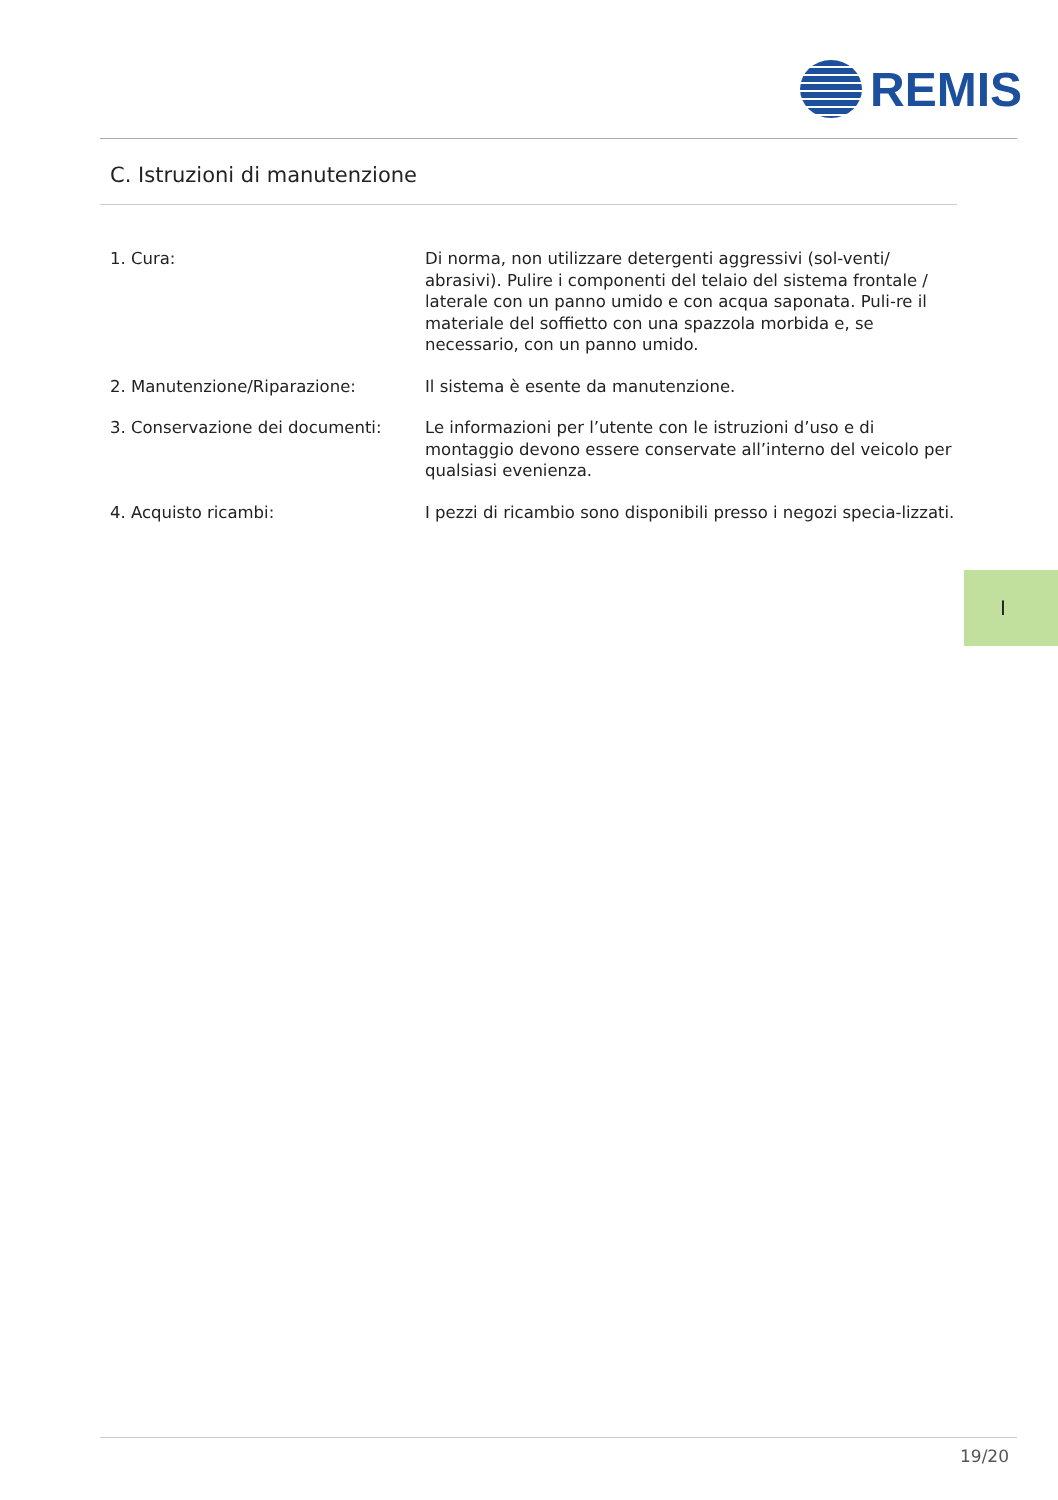REMIS
C. Istruzioni di manutenzione
1. Cura: Di norma, non utilizzare detergenti aggressivi (sol-venti/ abrasivi). Pulire i componenti del telaio del sistema frontale / laterale con un panno umido e con acqua saponata. Puli-re il materiale del soffietto con una spazzola morbida e, se necessario, con un panno umido.
2. Manutenzione/Riparazione: Il sistema è esente da manutenzione.
3. Conservazione dei documenti: Le informazioni per l’utente con le istruzioni d’uso e di montaggio devono essere conservate all’interno del veicolo per qualsiasi evenienza.
4. Acquisto ricambi: I pezzi di ricambio sono disponibili presso i negozi specia-lizzati.
I
19/20